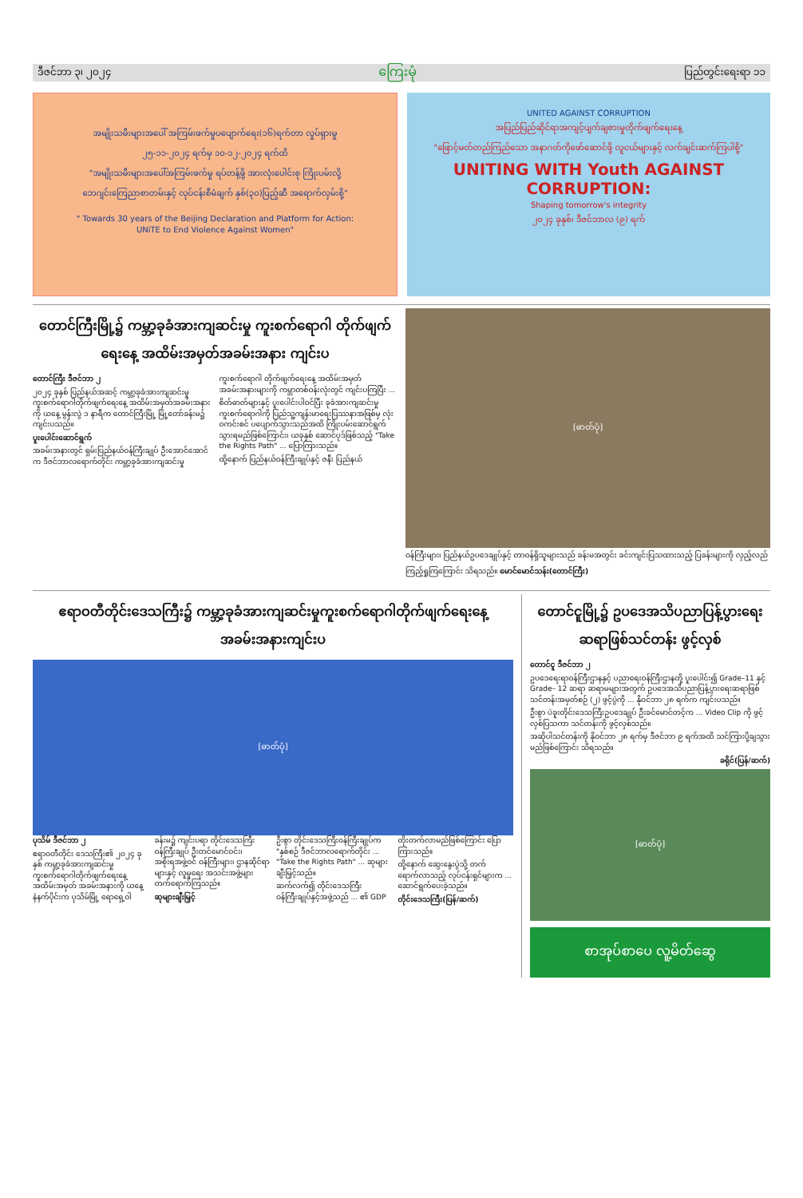ဒီဇင်ဘာ ၃၊ ၂၀၂၄ ကြေးမုံ ပြည်တွင်းရေးရာ ၁၁
အမျိုးသမီးများအပေါ် အကြမ်းဖက်မှုပပျောက်ရေး(၁၆)ရက်တာ လှုပ်ရှားမှု
၂၅-၁၁-၂၀၂၄ ရက်မှ ၁၀-၁၂-၂၀၂၄ ရက်ထိ
"အမျိုးသမီးများအပေါ်အကြမ်းဖက်မှု ရပ်တန့်ဖို့ အားလုံးပေါင်းစု ကြိုးပမ်းလို့
ဘေဂျင်းကြေညာစာတမ်းနှင့် လုပ်ငန်းစီမံချက် နှစ်(၃၀)ပြည့်ဆီ အရောက်လှမ်းစို့"
" Towards 30 years of the Beijing Declaration and Platform for Action:
UNiTE to End Violence Against Women"
UNITED AGAINST CORRUPTION
အပြည်ပြည်ဆိုင်ရာအကျင့်ပျက်ချစားမှုတိုက်ဖျက်ရေးနေ့
"ဖြောင့်မတ်တည်ကြည်သော အနာဂတ်ကိုဖော်ဆောင်ဖို့ လူငယ်များနှင့် လက်ချင်းဆက်ကြပါစို့"
UNITING WITH Youth AGAINST CORRUPTION:
Shaping tomorrow's integrity
၂၀၂၄ ခုနှစ်၊ ဒီဇင်ဘာလ (၉) ရက်
တောင်ကြီးမြို့၌ ကမ္ဘာ့ခုခံအားကျဆင်းမှု ကူးစက်ရောဂါ တိုက်ဖျက်ရေးနေ့ အထိမ်းအမှတ်အခမ်းအနား ကျင်းပ
တောင်ကြီး ဒီဇင်ဘာ ၂
၂၀၂၄ ခုနှစ် ပြည်နယ်အဆင့် ကမ္ဘာ့ခုခံအားကျဆင်းမှုကူးစက်ရောဂါတိုက်ဖျက်ရေးနေ့ အထိမ်းအမှတ်အခမ်းအနားကို ယနေ့ မွန်းလွဲ ၁ နာရီက တောင်ကြီးမြို့ မြို့တော်ခန်းမ၌ ကျင်းပသည်။
ပူးပေါင်းဆောင်ရွက်
အခမ်းအနားတွင် ရှမ်းပြည်နယ်ဝန်ကြီးချုပ် ဦးအောင်အောင်က ဒီဇင်ဘာလရောက်တိုင်း ကမ္ဘာ့ခုခံအားကျဆင်းမှုကူးစက်ရောဂါ တိုက်ဖျက်ရေးနေ့ အထိမ်းအမှတ် အခမ်းအနားများကို ကမ္ဘာတစ်ဝန်းလုံးတွင် ကျင်းပကြပြီး ...
စိတ်ဓာတ်များနှင့် ပူးပေါင်းပါဝင်ပြီး ခုခံအားကျဆင်းမှု ကူးစက်ရောဂါကို ပြည်သူ့ကျန်းမာရေးပြဿနာအဖြစ်မှ လုံးဝကင်းစင် ပပျောက်သွားသည်အထိ ကြိုးပမ်းဆောင်ရွက်သွားရမည်ဖြစ်ကြောင်း၊ ယခုနှစ် ဆောင်ပုဒ်ဖြစ်သည့် "Take the Rights Path" ... ပြောကြားသည်။
ထို့နောက် ပြည်နယ်ဝန်ကြီးချုပ်နှင့် ဇနီး ပြည်နယ်
[ဓာတ်ပုံ]
ဝန်ကြီးများ၊ ပြည်နယ်ဥပဒေချုပ်နှင့် တာဝန်ရှိသူများသည် ခန်းမအတွင်း ခင်းကျင်းပြသထားသည့် ပြခန်းများကို လှည့်လည်ကြည့်ရှုကြကြောင်း သိရသည်။ မောင်မောင်သန်း(တောင်ကြီး)
ဧရာဝတီတိုင်းဒေသကြီး၌ ကမ္ဘာ့ခုခံအားကျဆင်းမှုကူးစက်ရောဂါတိုက်ဖျက်ရေးနေ့ အခမ်းအနားကျင်းပ
[ဓာတ်ပုံ]
ပုသိမ် ဒီဇင်ဘာ ၂
ဧရာဝတီတိုင်း ဒေသကြီး၏ ၂၀၂၄ ခုနှစ် ကမ္ဘာ့ခုခံအားကျဆင်းမှု ကူးစက်ရောဂါတိုက်ဖျက်ရေးနေ့ အထိမ်းအမှတ် အခမ်းအနားကို ယနေ့နံနက်ပိုင်းက ပုသိမ်မြို့ ရောရှေ့ဝါခန်းမ၌ ကျင်းပရာ တိုင်းဒေသကြီး ဝန်ကြီးချုပ် ဦးတင်မောင်ဝင်း၊ အစိုးရအဖွဲ့ဝင် ဝန်ကြီးများ၊ ဌာနဆိုင်ရာများနှင့် လူမှုရေး အသင်းအဖွဲ့များ တက်ရောက်ကြသည်။
ဆုများချီးမြှင့်
ဦးစွာ တိုင်းဒေသကြီးဝန်ကြီးချုပ်က "နှစ်စဉ် ဒီဇင်ဘာလရောက်တိုင်း ... "Take the Rights Path" ... ဆုများချီးမြှင့်သည်။
ဆက်လက်၍ တိုင်းဒေသကြီး ဝန်ကြီးချုပ်နှင့်အဖွဲ့သည် ... ၏ GDP တိုးတက်လာမည်ဖြစ်ကြောင်း ပြောကြားသည်။
ထို့နောက် ဆွေးနွေးပွဲသို့ တက်ရောက်လာသည့် လုပ်ငန်းရှင်များက ... ဆောင်ရွက်ပေးခဲ့သည်။
တိုင်းဒေသကြီး(ပြန်/ဆက်)
တောင်ငူမြို့၌ ဥပဒေအသိပညာပြန့်ပွားရေး ဆရာဖြစ်သင်တန်း ဖွင့်လှစ်
တောင်ငူ ဒီဇင်ဘာ ၂
ဥပဒေရေးရာဝန်ကြီးဌာနနှင့် ပညာရေးဝန်ကြီးဌာနတို့ ပူးပေါင်း၍ Grade–11 နှင့် Grade– 12 ဆရာ ဆရာမများအတွက် ဥပဒေအသိပညာပြန့်ပွားရေးဆရာဖြစ် သင်တန်းအမှတ်စဉ် (၂) ဖွင့်ပွဲကို ... နိုဝင်ဘာ ၂၈ ရက်က ကျင်းပသည်။
ဦးစွာ ပဲခူးတိုင်းဒေသကြီးဥပဒေချုပ် ဦးခင်မောင်တင့်က ... Video Clip ကို ဖွင့်လှစ်ပြသကာ သင်တန်းကို ဖွင့်လှစ်သည်။
အဆိုပါသင်တန်းကို နိုဝင်ဘာ ၂၈ ရက်မှ ဒီဇင်ဘာ ၉ ရက်အထိ သင်ကြားပို့ချသွားမည်ဖြစ်ကြောင်း သိရသည်။
ခရိုင်(ပြန်/ဆက်)
[ဓာတ်ပုံ]
စာအုပ်စာပေ လူ့မိတ်ဆွေ